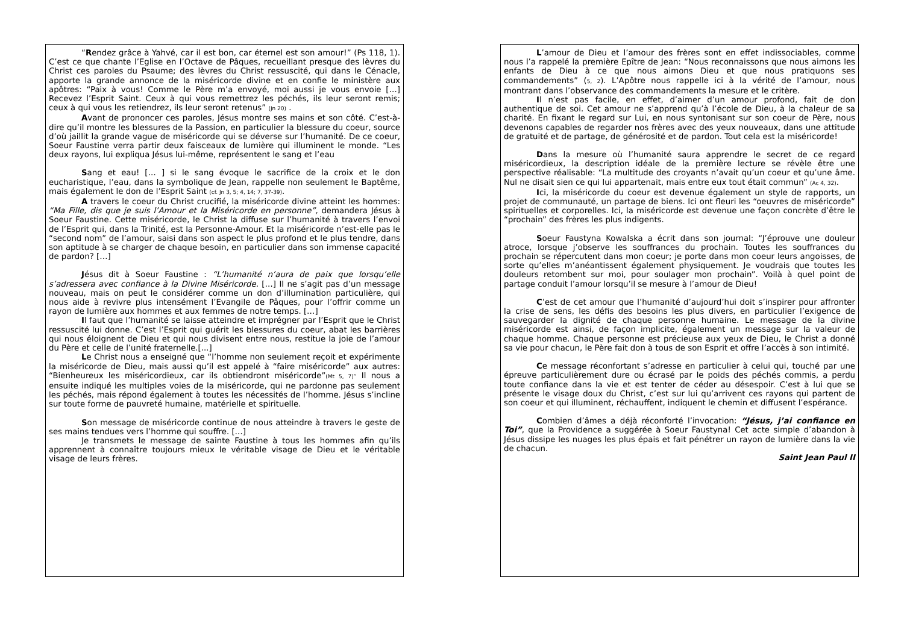“Rendez grâce à Yahvé, car il est bon, car éternel est son amour!” (Ps 118, 1). C’est ce que chante l’Eglise en l’Octave de Pâques, recueillant presque des lèvres du Christ ces paroles du Psaume; des lèvres du Christ ressuscité, qui dans le Cénacle, apporte la grande annonce de la miséricorde divine et en confie le ministère aux apôtres: “Paix à vous! Comme le Père m’a envoyé, moi aussi je vous envoie […] Recevez l’Esprit Saint. Ceux à qui vous remettrez les péchés, ils leur seront remis; ceux à qui vous les retiendrez, ils leur seront retenus” (Jn 20) .
Avant de prononcer ces paroles, Jésus montre ses mains et son côté. C’est-à-dire qu’il montre les blessures de la Passion, en particulier la blessure du coeur, source d’où jaillit la grande vague de miséricorde qui se déverse sur l’humanité. De ce coeur, Soeur Faustine verra partir deux faisceaux de lumière qui illuminent le monde. “Les deux rayons, lui expliqua Jésus lui-même, représentent le sang et l’eau
Sang et eau! [… ] si le sang évoque le sacrifice de la croix et le don eucharistique, l’eau, dans la symbolique de Jean, rappelle non seulement le Baptême, mais également le don de l’Esprit Saint (cf. Jn 3, 5; 4, 14; 7, 37-39).
A travers le coeur du Christ crucifié, la miséricorde divine atteint les hommes: “Ma Fille, dis que je suis l’Amour et la Miséricorde en personne”, demandera Jésus à Soeur Faustine. Cette miséricorde, le Christ la diffuse sur l’humanité à travers l’envoi de l’Esprit qui, dans la Trinité, est la Personne-Amour. Et la miséricorde n’est-elle pas le “second nom” de l’amour, saisi dans son aspect le plus profond et le plus tendre, dans son aptitude à se charger de chaque besoin, en particulier dans son immense capacité de pardon? […]
Jésus dit à Soeur Faustine : “L’humanité n’aura de paix que lorsqu’elle s’adressera avec confiance à la Divine Miséricorde. […] Il ne s’agit pas d’un message nouveau, mais on peut le considérer comme un don d’illumination particulière, qui nous aide à revivre plus intensément l’Evangile de Pâques, pour l’offrir comme un rayon de lumière aux hommes et aux femmes de notre temps. […]
Il faut que l’humanité se laisse atteindre et imprégner par l’Esprit que le Christ ressuscité lui donne. C’est l’Esprit qui guérit les blessures du coeur, abat les barrières qui nous éloignent de Dieu et qui nous divisent entre nous, restitue la joie de l’amour du Père et celle de l’unité fraternelle.[...]
Le Christ nous a enseigné que “l’homme non seulement reçoit et expérimente la miséricorde de Dieu, mais aussi qu’il est appelé à “faire miséricorde” aux autres: “Bienheureux les miséricordieux, car ils obtiendront miséricorde”(Mt 5, 7)” Il nous a ensuite indiqué les multiples voies de la miséricorde, qui ne pardonne pas seulement les péchés, mais répond également à toutes les nécessités de l’homme. Jésus s’incline sur toute forme de pauvreté humaine, matérielle et spirituelle.
Son message de miséricorde continue de nous atteindre à travers le geste de ses mains tendues vers l’homme qui souffre. […]
Je transmets le message de sainte Faustine à tous les hommes afin qu’ils apprennent à connaître toujours mieux le véritable visage de Dieu et le véritable visage de leurs frères.
L’amour de Dieu et l’amour des frères sont en effet indissociables, comme nous l’a rappelé la première Epître de Jean: “Nous reconnaissons que nous aimons les enfants de Dieu à ce que nous aimons Dieu et que nous pratiquons ses commandements” (5, 2). L’Apôtre nous rappelle ici à la vérité de l’amour, nous montrant dans l’observance des commandements la mesure et le critère.
Il n’est pas facile, en effet, d’aimer d’un amour profond, fait de don authentique de soi. Cet amour ne s’apprend qu’à l’école de Dieu, à la chaleur de sa charité. En fixant le regard sur Lui, en nous syntonisant sur son coeur de Père, nous devenons capables de regarder nos frères avec des yeux nouveaux, dans une attitude de gratuité et de partage, de générosité et de pardon. Tout cela est la miséricorde!
Dans la mesure où l’humanité saura apprendre le secret de ce regard miséricordieux, la description idéale de la première lecture se révèle être une perspective réalisable: “La multitude des croyants n’avait qu’un coeur et qu’une âme. Nul ne disait sien ce qui lui appartenait, mais entre eux tout était commun” (Ac 4, 32).
Ici, la miséricorde du coeur est devenue également un style de rapports, un projet de communauté, un partage de biens. Ici ont fleuri les “oeuvres de miséricorde” spirituelles et corporelles. Ici, la miséricorde est devenue une façon concrète d’être le “prochain” des frères les plus indigents.
Soeur Faustyna Kowalska a écrit dans son journal: “J’éprouve une douleur atroce, lorsque j’observe les souffrances du prochain. Toutes les souffrances du prochain se répercutent dans mon coeur; je porte dans mon coeur leurs angoisses, de sorte qu’elles m’anéantissent également physiquement. Je voudrais que toutes les douleurs retombent sur moi, pour soulager mon prochain”. Voilà à quel point de partage conduit l’amour lorsqu’il se mesure à l’amour de Dieu!
C’est de cet amour que l’humanité d’aujourd’hui doit s’inspirer pour affronter la crise de sens, les défis des besoins les plus divers, en particulier l’exigence de sauvegarder la dignité de chaque personne humaine. Le message de la divine miséricorde est ainsi, de façon implicite, également un message sur la valeur de chaque homme. Chaque personne est précieuse aux yeux de Dieu, le Christ a donné sa vie pour chacun, le Père fait don à tous de son Esprit et offre l’accès à son intimité.
Ce message réconfortant s’adresse en particulier à celui qui, touché par une épreuve particulièrement dure ou écrasé par le poids des péchés commis, a perdu toute confiance dans la vie et est tenter de céder au désespoir. C’est à lui que se présente le visage doux du Christ, c’est sur lui qu’arrivent ces rayons qui partent de son coeur et qui illuminent, réchauffent, indiquent le chemin et diffusent l’espérance.
Combien d’âmes a déjà réconforté l’invocation: “Jésus, j’ai confiance en Toi”, que la Providence a suggérée à Soeur Faustyna! Cet acte simple d’abandon à Jésus dissipe les nuages les plus épais et fait pénétrer un rayon de lumière dans la vie de chacun.
Saint Jean Paul II